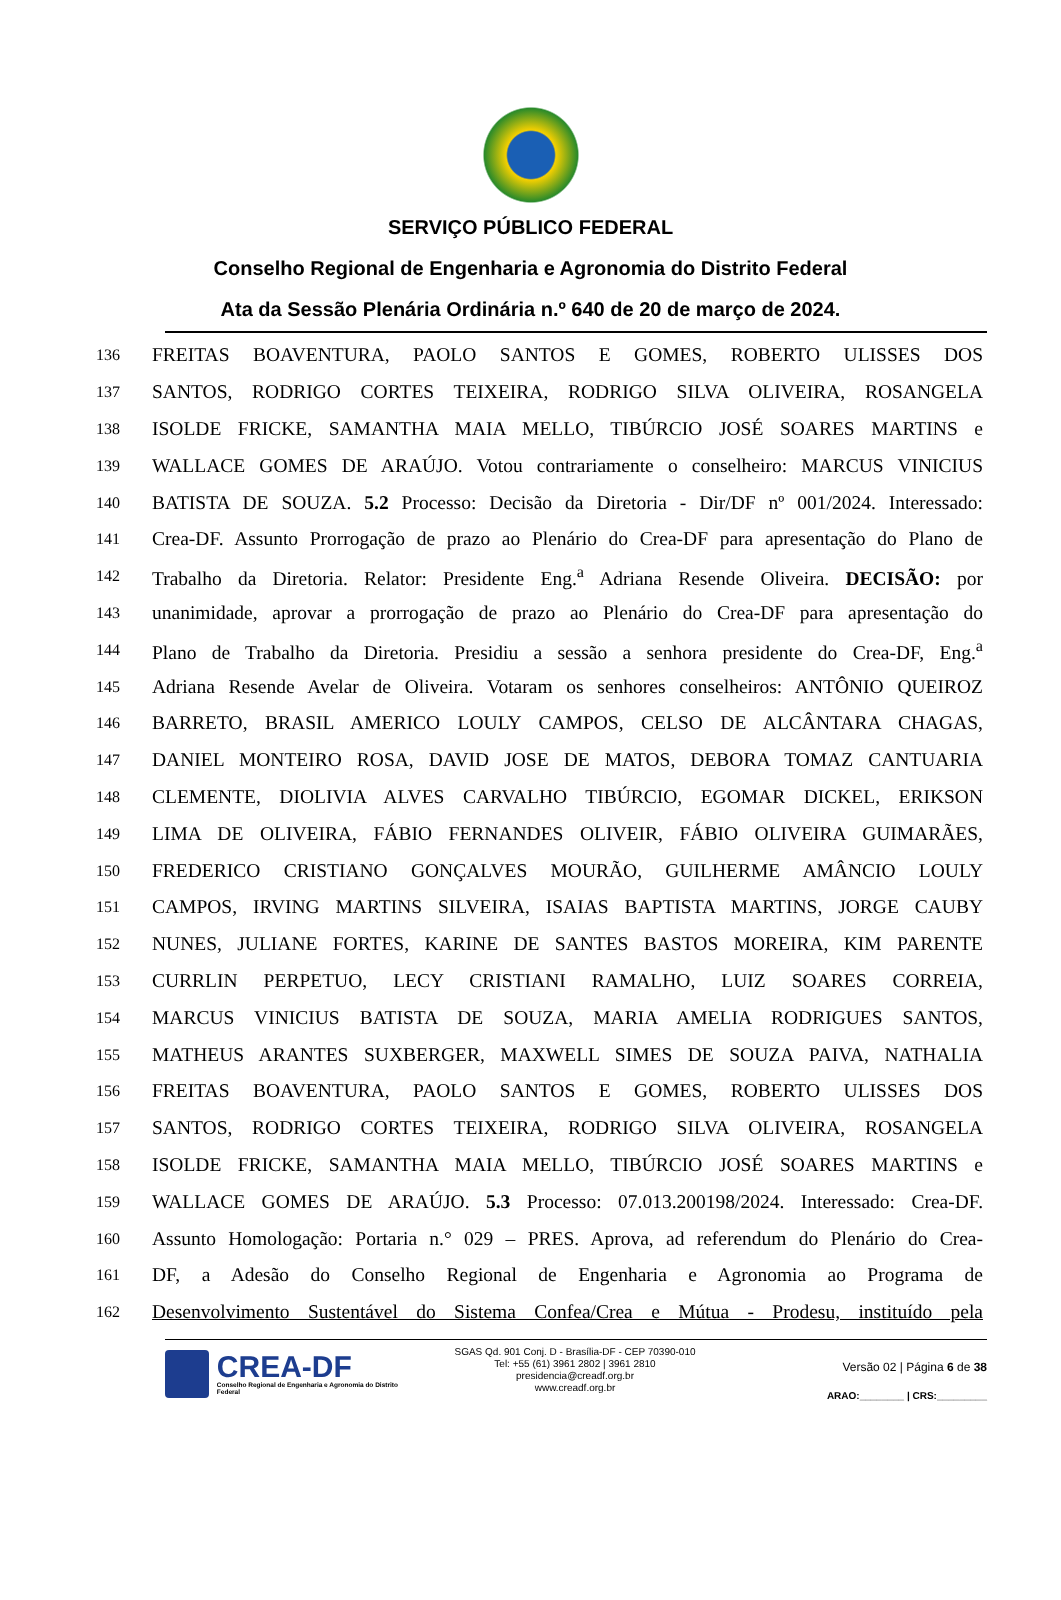SERVIÇO PÚBLICO FEDERAL
Conselho Regional de Engenharia e Agronomia do Distrito Federal
Ata da Sessão Plenária Ordinária n.º 640 de 20 de março de 2024.
136 FREITAS BOAVENTURA, PAOLO SANTOS E GOMES, ROBERTO ULISSES DOS
137 SANTOS, RODRIGO CORTES TEIXEIRA, RODRIGO SILVA OLIVEIRA, ROSANGELA
138 ISOLDE FRICKE, SAMANTHA MAIA MELLO, TIBÚRCIO JOSÉ SOARES MARTINS e
139 WALLACE GOMES DE ARAÚJO. Votou contrariamente o conselheiro: MARCUS VINICIUS
140 BATISTA DE SOUZA. 5.2 Processo: Decisão da Diretoria - Dir/DF nº 001/2024. Interessado:
141 Crea-DF. Assunto Prorrogação de prazo ao Plenário do Crea-DF para apresentação do Plano de
142 Trabalho da Diretoria. Relator: Presidente Eng.<sup>a</sup> Adriana Resende Oliveira. DECISÃO: por
143 unanimidade, aprovar a prorrogação de prazo ao Plenário do Crea-DF para apresentação do
144 Plano de Trabalho da Diretoria. Presidiu a sessão a senhora presidente do Crea-DF, Eng.<sup>a</sup>
145 Adriana Resende Avelar de Oliveira. Votaram os senhores conselheiros: ANTÔNIO QUEIROZ
146 BARRETO, BRASIL AMERICO LOULY CAMPOS, CELSO DE ALCÂNTARA CHAGAS,
147 DANIEL MONTEIRO ROSA, DAVID JOSE DE MATOS, DEBORA TOMAZ CANTUARIA
148 CLEMENTE, DIOLIVIA ALVES CARVALHO TIBÚRCIO, EGOMAR DICKEL, ERIKSON
149 LIMA DE OLIVEIRA, FÁBIO FERNANDES OLIVEIR, FÁBIO OLIVEIRA GUIMARÃES,
150 FREDERICO CRISTIANO GONÇALVES MOURÃO, GUILHERME AMÂNCIO LOULY
151 CAMPOS, IRVING MARTINS SILVEIRA, ISAIAS BAPTISTA MARTINS, JORGE CAUBY
152 NUNES, JULIANE FORTES, KARINE DE SANTES BASTOS MOREIRA, KIM PARENTE
153 CURRLIN PERPETUO, LECY CRISTIANI RAMALHO, LUIZ SOARES CORREIA,
154 MARCUS VINICIUS BATISTA DE SOUZA, MARIA AMELIA RODRIGUES SANTOS,
155 MATHEUS ARANTES SUXBERGER, MAXWELL SIMES DE SOUZA PAIVA, NATHALIA
156 FREITAS BOAVENTURA, PAOLO SANTOS E GOMES, ROBERTO ULISSES DOS
157 SANTOS, RODRIGO CORTES TEIXEIRA, RODRIGO SILVA OLIVEIRA, ROSANGELA
158 ISOLDE FRICKE, SAMANTHA MAIA MELLO, TIBÚRCIO JOSÉ SOARES MARTINS e
159 WALLACE GOMES DE ARAÚJO. 5.3 Processo: 07.013.200198/2024. Interessado: Crea-DF.
160 Assunto Homologação: Portaria n.° 029 – PRES. Aprova, ad referendum do Plenário do Crea-
161 DF, a Adesão do Conselho Regional de Engenharia e Agronomia ao Programa de
162 Desenvolvimento Sustentável do Sistema Confea/Crea e Mútua - Prodesu, instituído pela
CREA-DF
Conselho Regional de Engenharia e Agronomia do Distrito Federal
SGAS Qd. 901 Conj. D - Brasília-DF - CEP 70390-010
Tel: +55 (61) 3961 2802 | 3961 2810
presidencia@creadf.org.br
www.creadf.org.br
Versão 02 | Página 6 de 38
ARAO:________ | CRS:_________